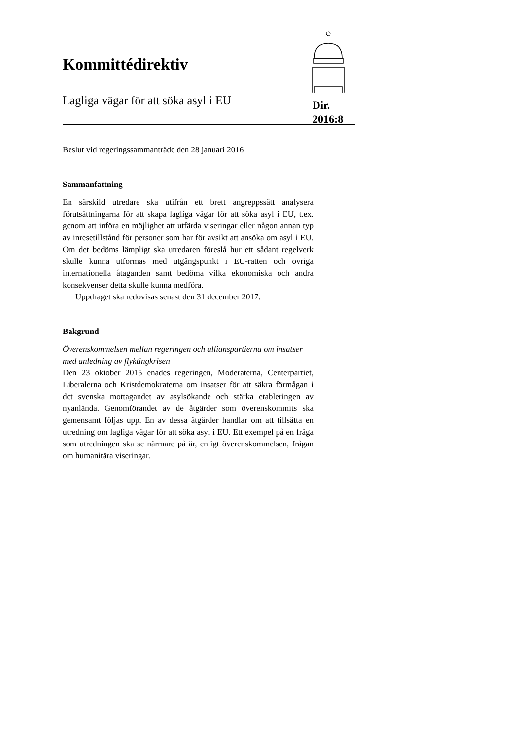Kommittédirektiv
Lagliga vägar för att söka asyl i EU
Dir.
2016:8
Beslut vid regeringssammanträde den 28 januari 2016
Sammanfattning
En särskild utredare ska utifrån ett brett angreppssätt analysera förutsättningarna för att skapa lagliga vägar för att söka asyl i EU, t.ex. genom att införa en möjlighet att utfärda viseringar eller någon annan typ av inresetillstånd för personer som har för avsikt att ansöka om asyl i EU. Om det bedöms lämpligt ska utredaren föreslå hur ett sådant regelverk skulle kunna utformas med utgångspunkt i EU-rätten och övriga internationella åtaganden samt bedöma vilka ekonomiska och andra konsekvenser detta skulle kunna medföra.
Uppdraget ska redovisas senast den 31 december 2017.
Bakgrund
Överenskommelsen mellan regeringen och allianspartierna om insatser med anledning av flyktingkrisen
Den 23 oktober 2015 enades regeringen, Moderaterna, Centerpartiet, Liberalerna och Kristdemokraterna om insatser för att säkra förmågan i det svenska mottagandet av asylsökande och stärka etableringen av nyanlända. Genomförandet av de åtgärder som överenskommits ska gemensamt följas upp. En av dessa åtgärder handlar om att tillsätta en utredning om lagliga vägar för att söka asyl i EU. Ett exempel på en fråga som utredningen ska se närmare på är, enligt överenskommelsen, frågan om humanitära viseringar.